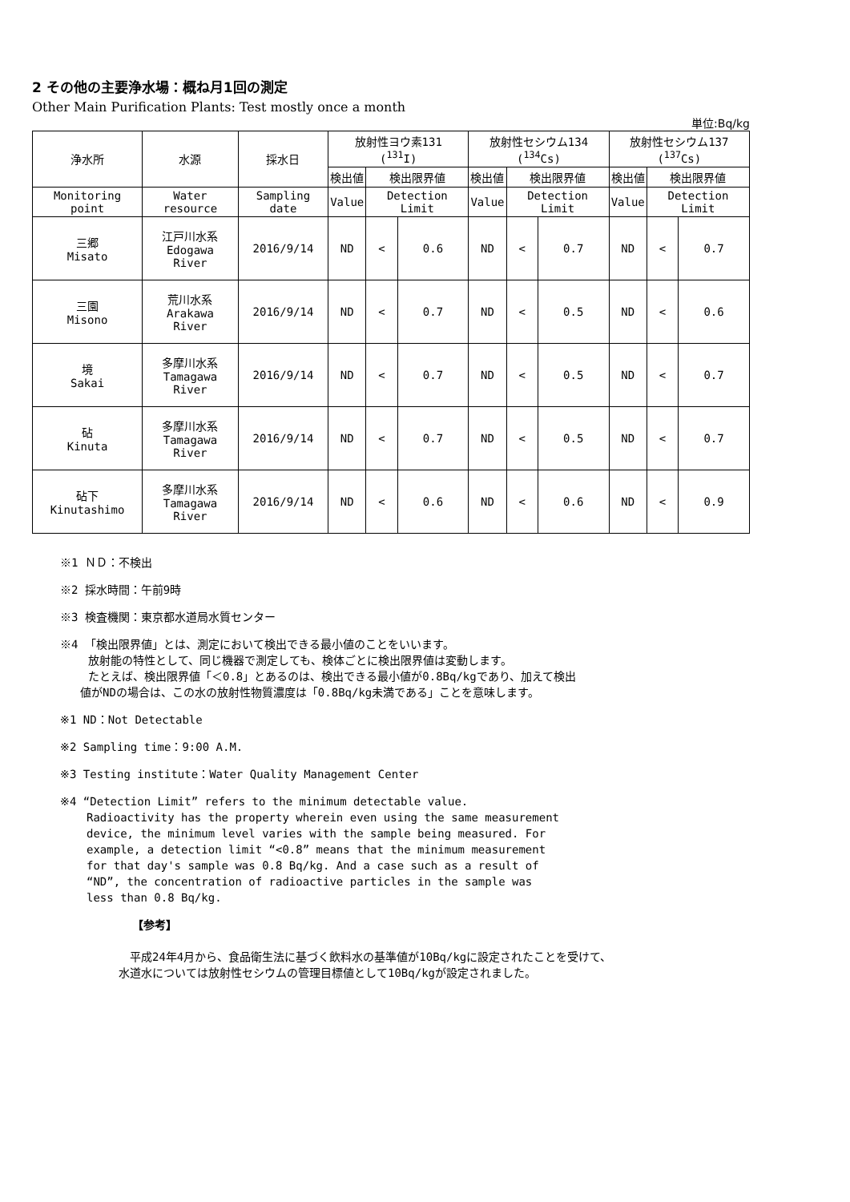2 その他の主要浄水場：概ね月1回の測定
Other Main Purification Plants: Test mostly once a month
単位:Bq/kg
| 浄水所 | 水源 | 採水日 | 放射性ヨウ素131 (<sup>131</sup>I) | | | 放射性セシウム134 (<sup>134</sup>Cs) | | | 放射性セシウム137 (<sup>137</sup>Cs) | | |
| --- | --- | --- | --- | --- | --- | --- | --- | --- | --- | --- | --- |
| | | | 検出値 | 検出限界値 | | 検出値 | 検出限界値 | | 検出値 | 検出限界値 | |
| Monitoring point | Water resource | Sampling date | Value | Detection Limit | | Value | Detection Limit | | Value | Detection Limit | |
| 三郷 Misato | 江戸川水系 Edogawa River | 2016/9/14 | ND | < | 0.6 | ND | < | 0.7 | ND | < | 0.7 |
| 三園 Misono | 荒川水系 Arakawa River | 2016/9/14 | ND | < | 0.7 | ND | < | 0.5 | ND | < | 0.6 |
| 境 Sakai | 多摩川水系 Tamagawa River | 2016/9/14 | ND | < | 0.7 | ND | < | 0.5 | ND | < | 0.7 |
| 砧 Kinuta | 多摩川水系 Tamagawa River | 2016/9/14 | ND | < | 0.7 | ND | < | 0.5 | ND | < | 0.7 |
| 砧下 Kinutashimo | 多摩川水系 Tamagawa River | 2016/9/14 | ND | < | 0.6 | ND | < | 0.6 | ND | < | 0.9 |
※1 ＮＤ：不検出
※2 採水時間：午前9時
※3 検査機関：東京都水道局水質センター
※4 「検出限界値」とは、測定において検出できる最小値のことをいいます。
放射能の特性として、同じ機器で測定しても、検体ごとに検出限界値は変動します。
たとえば、検出限界値「＜0.8」とあるのは、検出できる最小値が0.8Bq/kgであり、加えて検出
値がNDの場合は、この水の放射性物質濃度は「0.8Bq/kg未満である」ことを意味します。
※1 ND：Not Detectable
※2 Sampling time：9:00 A.M.
※3 Testing institute：Water Quality Management Center
※4 “Detection Limit” refers to the minimum detectable value.
Radioactivity has the property wherein even using the same measurement
device, the minimum level varies with the sample being measured. For
example, a detection limit “<0.8” means that the minimum measurement
for that day's sample was 0.8 Bq/kg. And a case such as a result of
“ND”, the concentration of radioactive particles in the sample was
less than 0.8 Bq/kg.
【参考】
　平成24年4月から、食品衛生法に基づく飲料水の基準値が10Bq/kgに設定されたことを受けて、
水道水については放射性セシウムの管理目標値として10Bq/kgが設定されました。